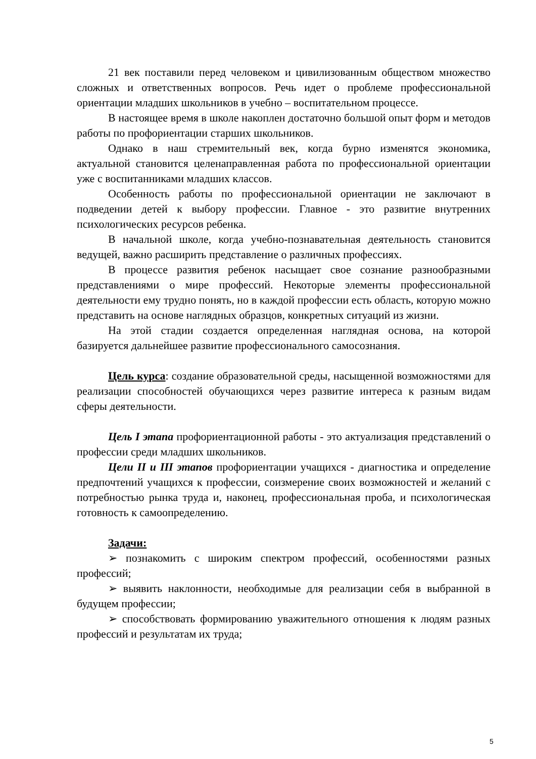21 век поставили перед человеком и цивилизованным обществом множество сложных и ответственных вопросов. Речь идет о проблеме профессиональной ориентации младших школьников в учебно – воспитательном процессе.
В настоящее время в школе накоплен достаточно большой опыт форм и методов работы по профориентации старших школьников.
Однако в наш стремительный век, когда бурно изменятся экономика, актуальной становится целенаправленная работа по профессиональной ориентации уже с воспитанниками младших классов.
Особенность работы по профессиональной ориентации не заключают в подведении детей к выбору профессии. Главное - это развитие внутренних психологических ресурсов ребенка.
В начальной школе, когда учебно-познавательная деятельность становится ведущей, важно расширить представление о различных профессиях.
В процессе развития ребенок насыщает свое сознание разнообразными представлениями о мире профессий. Некоторые элементы профессиональной деятельности ему трудно понять, но в каждой профессии есть область, которую можно представить на основе наглядных образцов, конкретных ситуаций из жизни.
На этой стадии создается определенная наглядная основа, на которой базируется дальнейшее развитие профессионального самосознания.
Цель курса: создание образовательной среды, насыщенной возможностями для реализации способностей обучающихся через развитие интереса к разным видам сферы деятельности.
Цель I этапа профориентационной работы - это актуализация представлений о профессии среди младших школьников.
Цели II и III этапов профориентации учащихся - диагностика и определение предпочтений учащихся к профессии, соизмерение своих возможностей и желаний с потребностью рынка труда и, наконец, профессиональная проба, и психологическая готовность к самоопределению.
Задачи:
➢ познакомить с широким спектром профессий, особенностями разных профессий;
➢ выявить наклонности, необходимые для реализации себя в выбранной в будущем профессии;
➢ способствовать формированию уважительного отношения к людям разных профессий и результатам их труда;
5